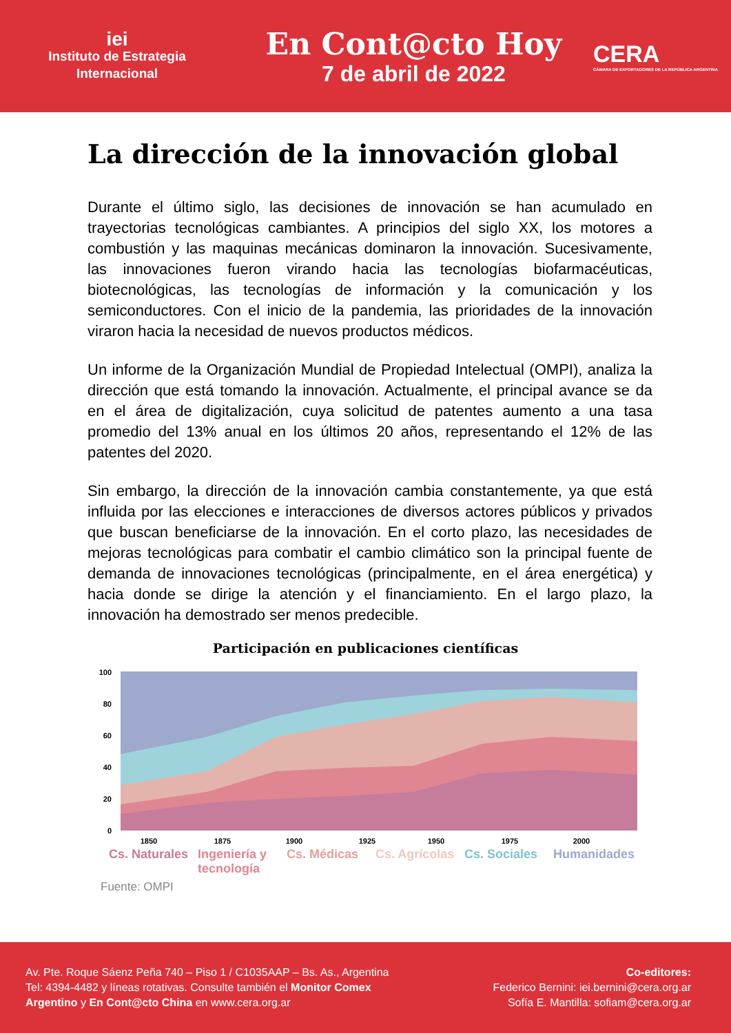iei
Instituto de Estrategia
Internacional
En Cont@cto Hoy
7 de abril de 2022
CERA
CÁMARA DE EXPORTADORES DE LA REPÚBLICA ARGENTINA
La dirección de la innovación global
Durante el último siglo, las decisiones de innovación se han acumulado en trayectorias tecnológicas cambiantes. A principios del siglo XX, los motores a combustión y las maquinas mecánicas dominaron la innovación. Sucesivamente, las innovaciones fueron virando hacia las tecnologías biofarmacéuticas, biotecnológicas, las tecnologías de información y la comunicación y los semiconductores. Con el inicio de la pandemia, las prioridades de la innovación viraron hacia la necesidad de nuevos productos médicos.
Un informe de la Organización Mundial de Propiedad Intelectual (OMPI), analiza la dirección que está tomando la innovación. Actualmente, el principal avance se da en el área de digitalización, cuya solicitud de patentes aumento a una tasa promedio del 13% anual en los últimos 20 años, representando el 12% de las patentes del 2020.
Sin embargo, la dirección de la innovación cambia constantemente, ya que está influida por las elecciones e interacciones de diversos actores públicos y privados que buscan beneficiarse de la innovación. En el corto plazo, las necesidades de mejoras tecnológicas para combatir el cambio climático son la principal fuente de demanda de innovaciones tecnológicas (principalmente, en el área energética) y hacia donde se dirige la atención y el financiamiento. En el largo plazo, la innovación ha demostrado ser menos predecible.
Participación en publicaciones científicas
100
80
60
40
20
0
1850
1875
1900
1925
1950
1975
2000
Cs. Naturales
Ingeniería y tecnología
Cs. Médicas Cs. Agrícolas
Cs. Sociales
Humanidades
Fuente: OMPI
Av. Pte. Roque Sáenz Peña 740 – Piso 1 / C1035AAP – Bs. As., Argentina
Tel: 4394-4482 y líneas rotativas. Consulte también el Monitor Comex
Argentino y En Cont@cto China en www.cera.org.ar
Co-editores:
Federico Bernini: iei.bernini@cera.org.ar
Sofía E. Mantilla: sofiam@cera.org.ar